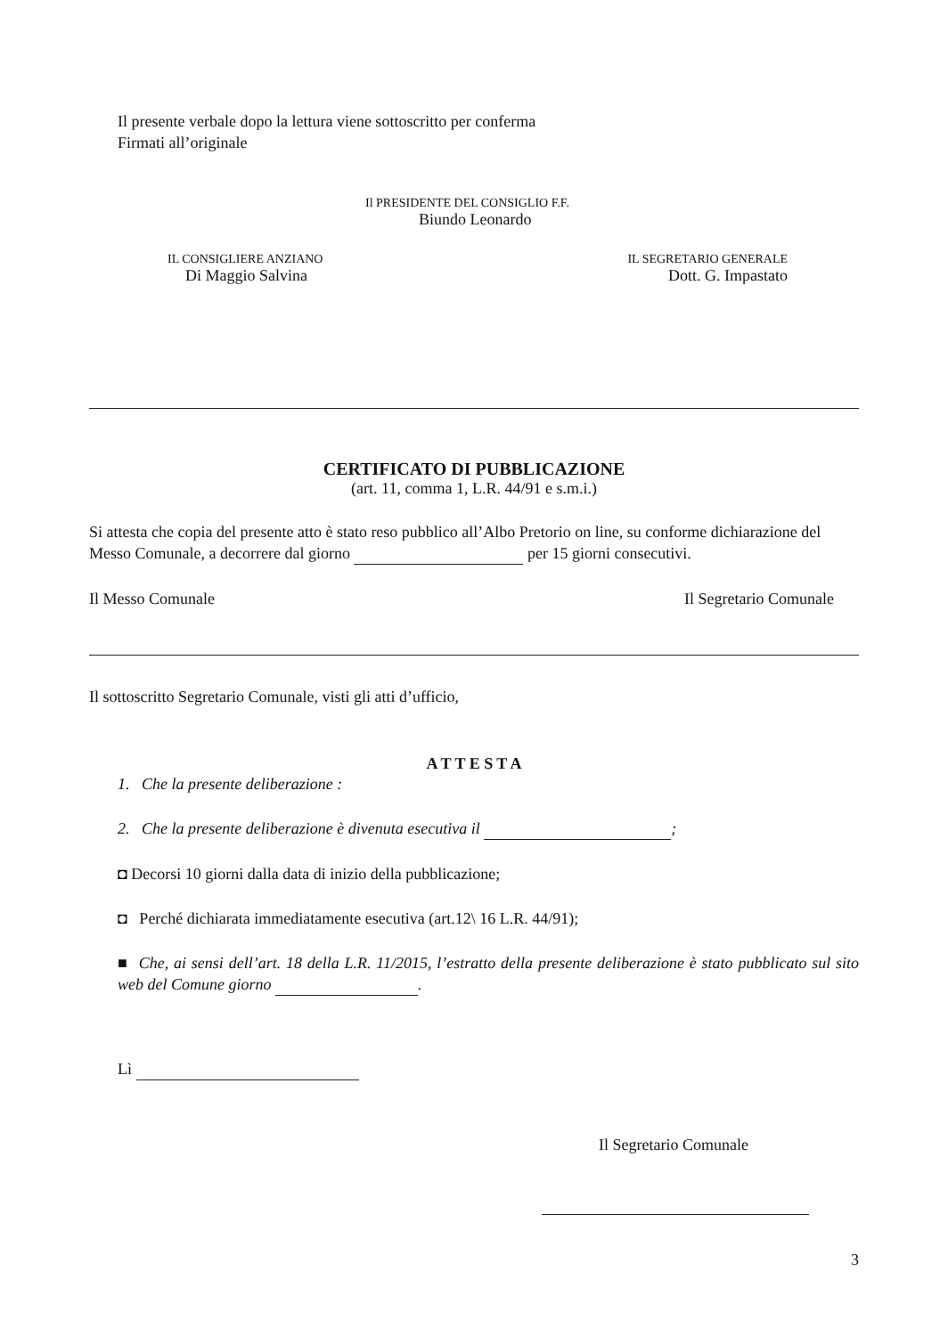Il presente verbale dopo la lettura viene sottoscritto per conferma
Firmati all’originale
Il PRESIDENTE DEL CONSIGLIO F.F.
Biundo Leonardo
IL CONSIGLIERE ANZIANO
Di Maggio Salvina
IL SEGRETARIO GENERALE
Dott. G. Impastato
CERTIFICATO DI PUBBLICAZIONE
(art. 11, comma 1, L.R. 44/91 e s.m.i.)
Si attesta che copia del presente atto è stato reso pubblico all’Albo Pretorio on line, su conforme dichiarazione del Messo Comunale, a decorrere dal giorno per 15 giorni consecutivi.
Il Messo Comunale Il Segretario Comunale
Il sottoscritto Segretario Comunale, visti gli atti d’ufficio,
A T T E S T A
1. Che la presente deliberazione :
2. Che la presente deliberazione è divenuta esecutiva il ;
◘ Decorsi 10 giorni dalla data di inizio della pubblicazione;
◘ Perché dichiarata immediatamente esecutiva (art.12\ 16 L.R. 44/91);
■ Che, ai sensi dell’art. 18 della L.R. 11/2015, l’estratto della presente deliberazione è stato pubblicato sul sito web del Comune giorno .
Lì
Il Segretario Comunale
3